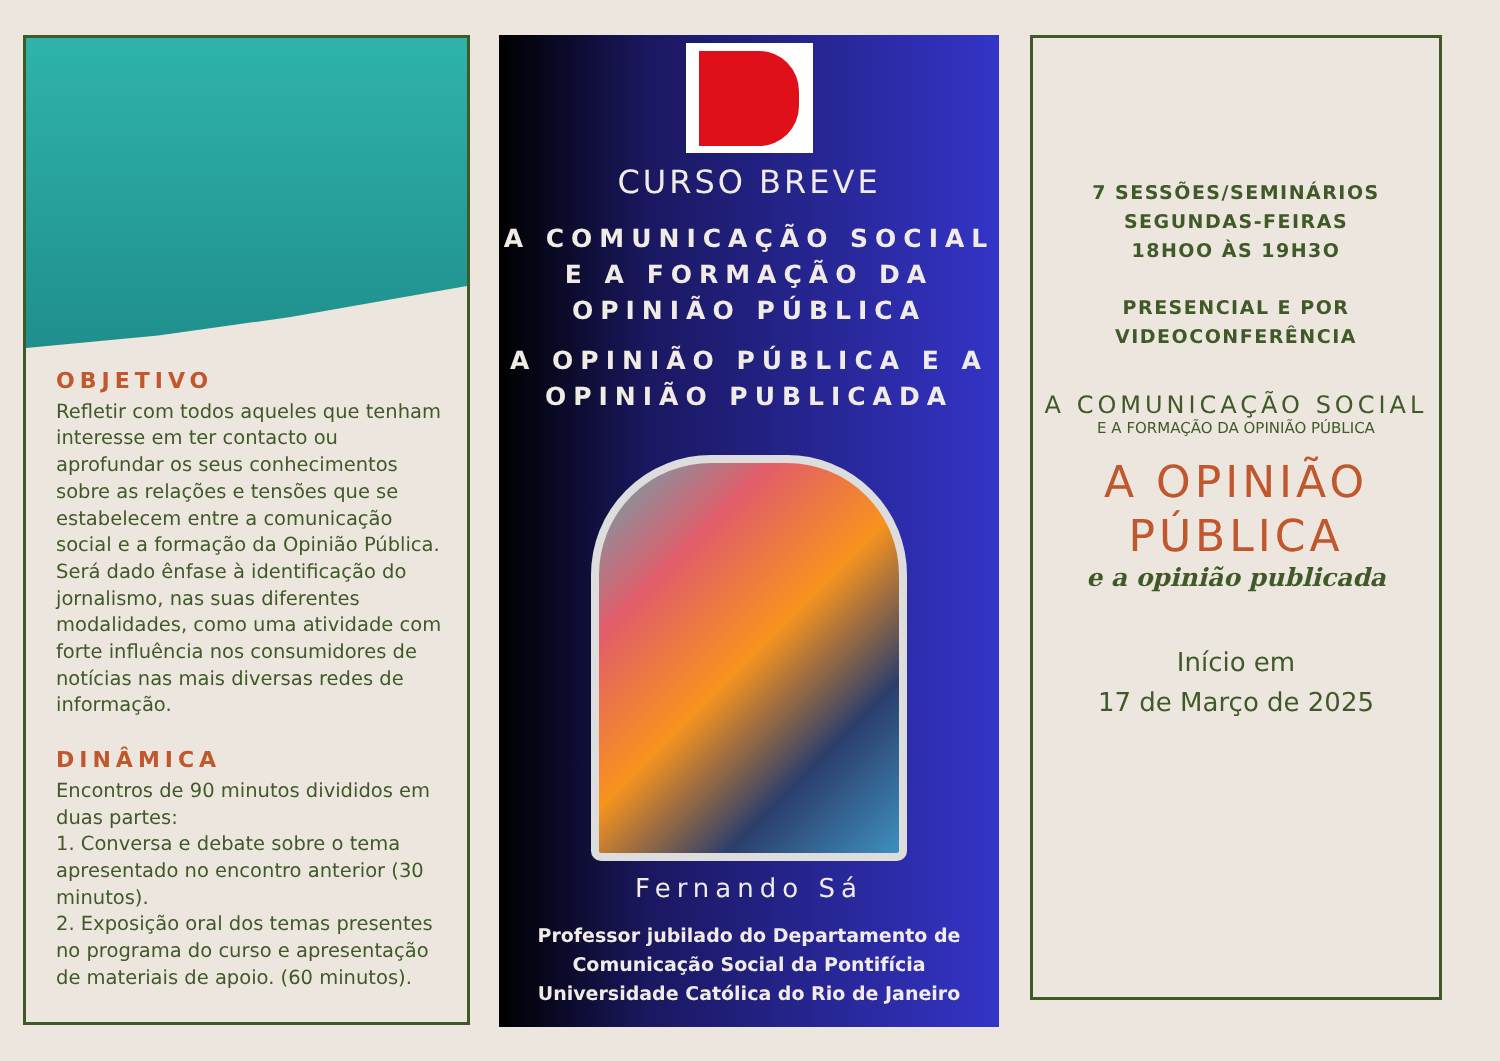OBJETIVO
Refletir com todos aqueles que tenham interesse em ter contacto ou aprofundar os seus conhecimentos sobre as relações e tensões que se estabelecem entre a comunicação social e a formação da Opinião Pública. Será dado ênfase à identificação do jornalismo, nas suas diferentes modalidades, como uma atividade com forte influência nos consumidores de notícias nas mais diversas redes de informação.
DINÂMICA
Encontros de 90 minutos divididos em duas partes:
1. Conversa e debate sobre o tema apresentado no encontro anterior (30 minutos).
2. Exposição oral dos temas presentes no programa do curso e apresentação de materiais de apoio. (60 minutos).
CURSO BREVE
A COMUNICAÇÃO SOCIAL E A FORMAÇÃO DA OPINIÃO PÚBLICA
A OPINIÃO PÚBLICA E A OPINIÃO PUBLICADA
Fernando Sá
Professor jubilado do Departamento de Comunicação Social da Pontifícia Universidade Católica do Rio de Janeiro
7 SESSÕES/SEMINÁRIOS
SEGUNDAS-FEIRAS
18HOO ÀS 19H3O
PRESENCIAL E POR
VIDEOCONFERÊNCIA
A COMUNICAÇÃO SOCIAL
E A FORMAÇÃO DA OPINIÃO PÚBLICA
A OPINIÃO
PÚBLICA
e a opinião publicada
Início em
17 de Março de 2025